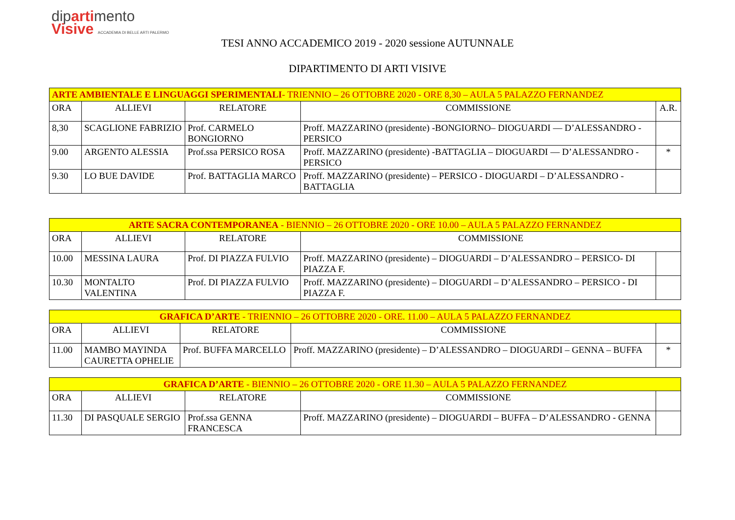dipartimento
Visive ACCADEMIA DI BELLE ARTI PALERMO
TESI ANNO ACCADEMICO 2019 - 2020 sessione AUTUNNALE
DIPARTIMENTO DI ARTI VISIVE
| ARTE AMBIENTALE E LINGUAGGI SPERIMENTALI - TRIENNIO – 26 OTTOBRE 2020 - ORE 8,30 – AULA 5 PALAZZO FERNANDEZ | | | | |
| ORA | ALLIEVI | RELATORE | COMMISSIONE | A.R. |
| 8,30 | SCAGLIONE FABRIZIO | Prof. CARMELO BONGIORNO | Proff. MAZZARINO (presidente) -BONGIORNO– DIOGUARDI — D’ALESSANDRO - PERSICO | |
| 9.00 | ARGENTO ALESSIA | Prof.ssa PERSICO ROSA | Proff. MAZZARINO (presidente) -BATTAGLIA – DIOGUARDI — D’ALESSANDRO - PERSICO | * |
| 9.30 | LO BUE DAVIDE | Prof. BATTAGLIA MARCO | Proff. MAZZARINO (presidente) – PERSICO - DIOGUARDI – D’ALESSANDRO -BATTAGLIA | |
| ARTE SACRA CONTEMPORANEA - BIENNIO – 26 OTTOBRE 2020 - ORE 10.00 – AULA 5 PALAZZO FERNANDEZ | | | | |
| ORA | ALLIEVI | RELATORE | COMMISSIONE | |
| 10.00 | MESSINA LAURA | Prof. DI PIAZZA FULVIO | Proff. MAZZARINO (presidente) – DIOGUARDI – D’ALESSANDRO – PERSICO- DI PIAZZA F. | |
| 10.30 | MONTALTO VALENTINA | Prof. DI PIAZZA FULVIO | Proff. MAZZARINO (presidente) – DIOGUARDI – D’ALESSANDRO – PERSICO - DI PIAZZA F. | |
| GRAFICA D’ARTE - TRIENNIO – 26 OTTOBRE 2020 - ORE. 11.00 – AULA 5 PALAZZO FERNANDEZ | | | | |
| ORA | ALLIEVI | RELATORE | COMMISSIONE | |
| 11.00 | MAMBO MAYINDA CAURETTA OPHELIE | Prof. BUFFA MARCELLO | Proff. MAZZARINO (presidente) – D’ALESSANDRO – DIOGUARDI – GENNA – BUFFA | * |
| GRAFICA D’ARTE - BIENNIO – 26 OTTOBRE 2020 - ORE 11.30 – AULA 5 PALAZZO FERNANDEZ | | | | |
| ORA | ALLIEVI | RELATORE | COMMISSIONE | |
| 11.30 | DI PASQUALE SERGIO | Prof.ssa GENNA FRANCESCA | Proff. MAZZARINO (presidente) – DIOGUARDI – BUFFA – D’ALESSANDRO - GENNA | |